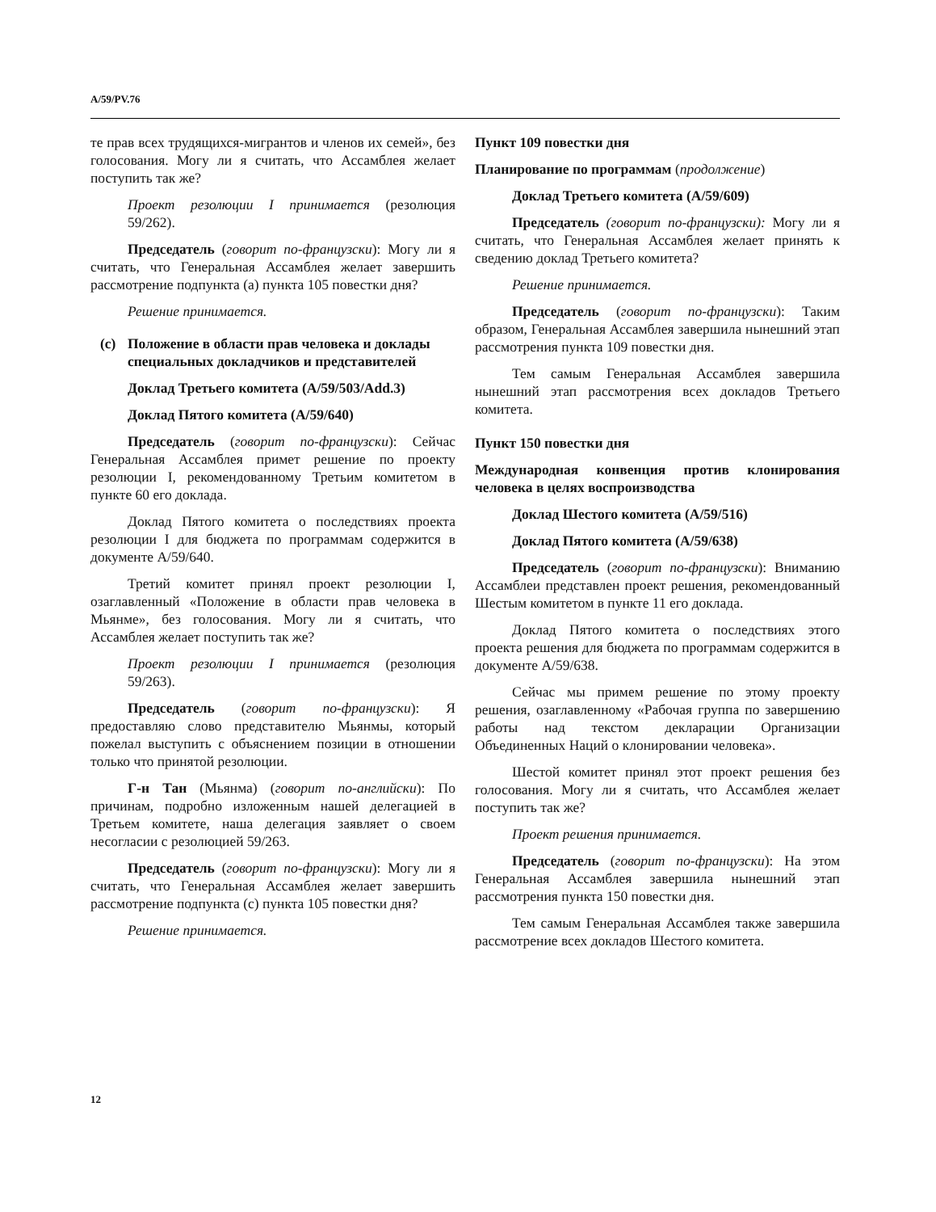A/59/PV.76
те прав всех трудящихся-мигрантов и членов их семей», без голосования. Могу ли я считать, что Ассамблея желает поступить так же?
Проект резолюции I принимается (резолюция 59/262).
Председатель (говорит по-французски): Могу ли я считать, что Генеральная Ассамблея желает завершить рассмотрение подпункта (a) пункта 105 повестки дня?
Решение принимается.
(c) Положение в области прав человека и доклады специальных докладчиков и представителей
Доклад Третьего комитета (A/59/503/Add.3)
Доклад Пятого комитета (A/59/640)
Председатель (говорит по-французски): Сейчас Генеральная Ассамблея примет решение по проекту резолюции I, рекомендованному Третьим комитетом в пункте 60 его доклада.
Доклад Пятого комитета о последствиях проекта резолюции I для бюджета по программам содержится в документе A/59/640.
Третий комитет принял проект резолюции I, озаглавленный «Положение в области прав человека в Мьянме», без голосования. Могу ли я считать, что Ассамблея желает поступить так же?
Проект резолюции I принимается (резолюция 59/263).
Председатель (говорит по-французски): Я предоставляю слово представителю Мьянмы, который пожелал выступить с объяснением позиции в отношении только что принятой резолюции.
Г-н Тан (Мьянма) (говорит по-английски): По причинам, подробно изложенным нашей делегацией в Третьем комитете, наша делегация заявляет о своем несогласии с резолюцией 59/263.
Председатель (говорит по-французски): Могу ли я считать, что Генеральная Ассамблея желает завершить рассмотрение подпункта (c) пункта 105 повестки дня?
Решение принимается.
Пункт 109 повестки дня
Планирование по программам (продолжение)
Доклад Третьего комитета (A/59/609)
Председатель (говорит по-французски): Могу ли я считать, что Генеральная Ассамблея желает принять к сведению доклад Третьего комитета?
Решение принимается.
Председатель (говорит по-французски): Таким образом, Генеральная Ассамблея завершила нынешний этап рассмотрения пункта 109 повестки дня.
Тем самым Генеральная Ассамблея завершила нынешний этап рассмотрения всех докладов Третьего комитета.
Пункт 150 повестки дня
Международная конвенция против клонирования человека в целях воспроизводства
Доклад Шестого комитета (A/59/516)
Доклад Пятого комитета (A/59/638)
Председатель (говорит по-французски): Вниманию Ассамблеи представлен проект решения, рекомендованный Шестым комитетом в пункте 11 его доклада.
Доклад Пятого комитета о последствиях этого проекта решения для бюджета по программам содержится в документе A/59/638.
Сейчас мы примем решение по этому проекту решения, озаглавленному «Рабочая группа по завершению работы над текстом декларации Организации Объединенных Наций о клонировании человека».
Шестой комитет принял этот проект решения без голосования. Могу ли я считать, что Ассамблея желает поступить так же?
Проект решения принимается.
Председатель (говорит по-французски): На этом Генеральная Ассамблея завершила нынешний этап рассмотрения пункта 150 повестки дня.
Тем самым Генеральная Ассамблея также завершила рассмотрение всех докладов Шестого комитета.
12